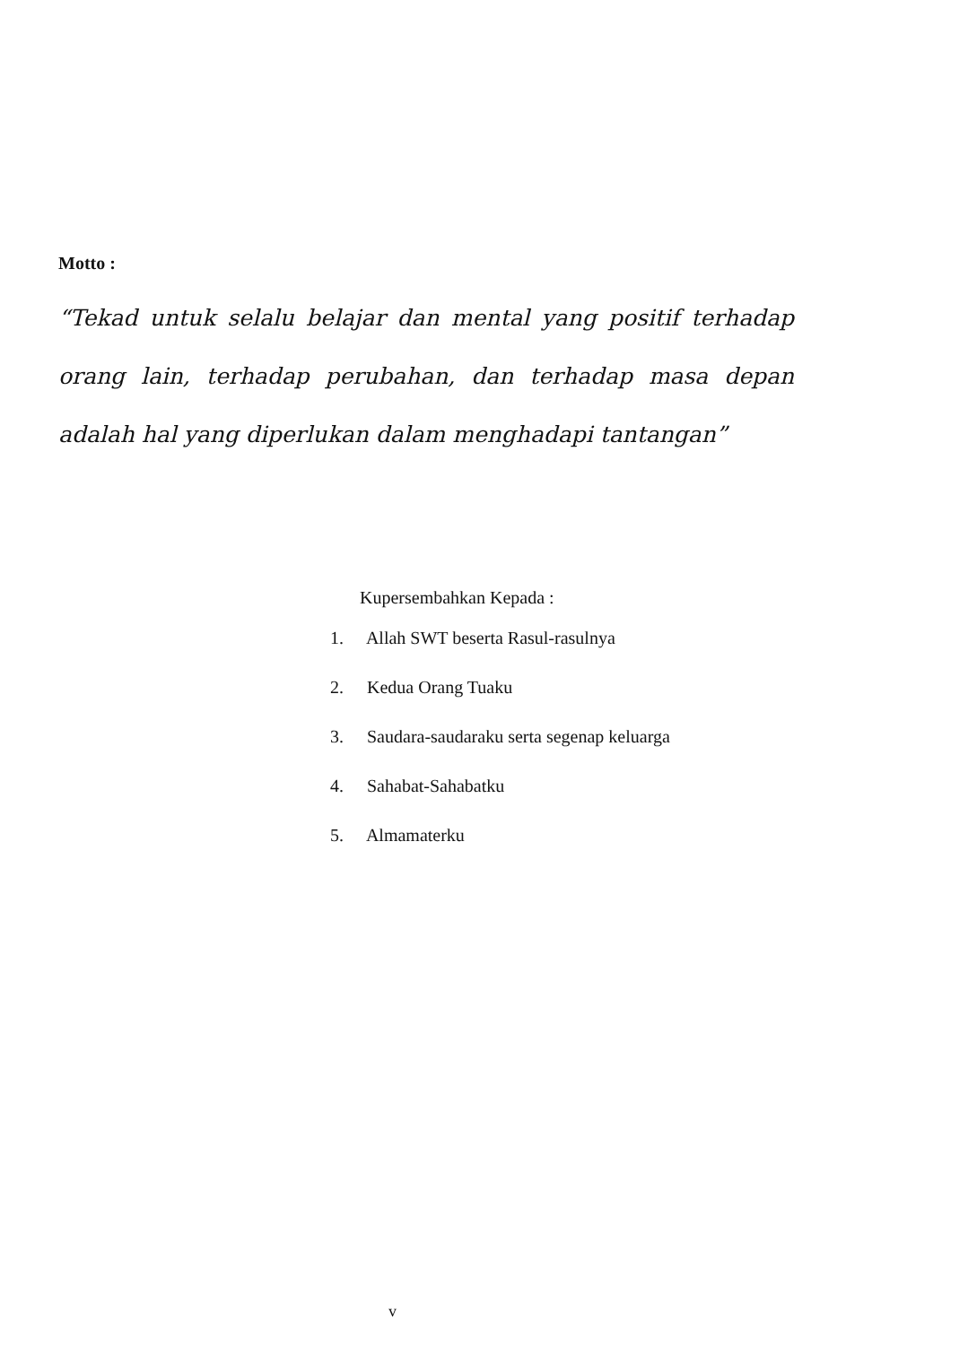Motto :
“Tekad untuk selalu belajar dan mental yang positif terhadap orang lain, terhadap perubahan, dan terhadap masa depan adalah hal yang diperlukan dalam menghadapi tantangan”
Kupersembahkan Kepada :
1. Allah SWT beserta Rasul-rasulnya
2. Kedua Orang Tuaku
3. Saudara-saudaraku serta segenap keluarga
4. Sahabat-Sahabatku
5. Almamaterku
v